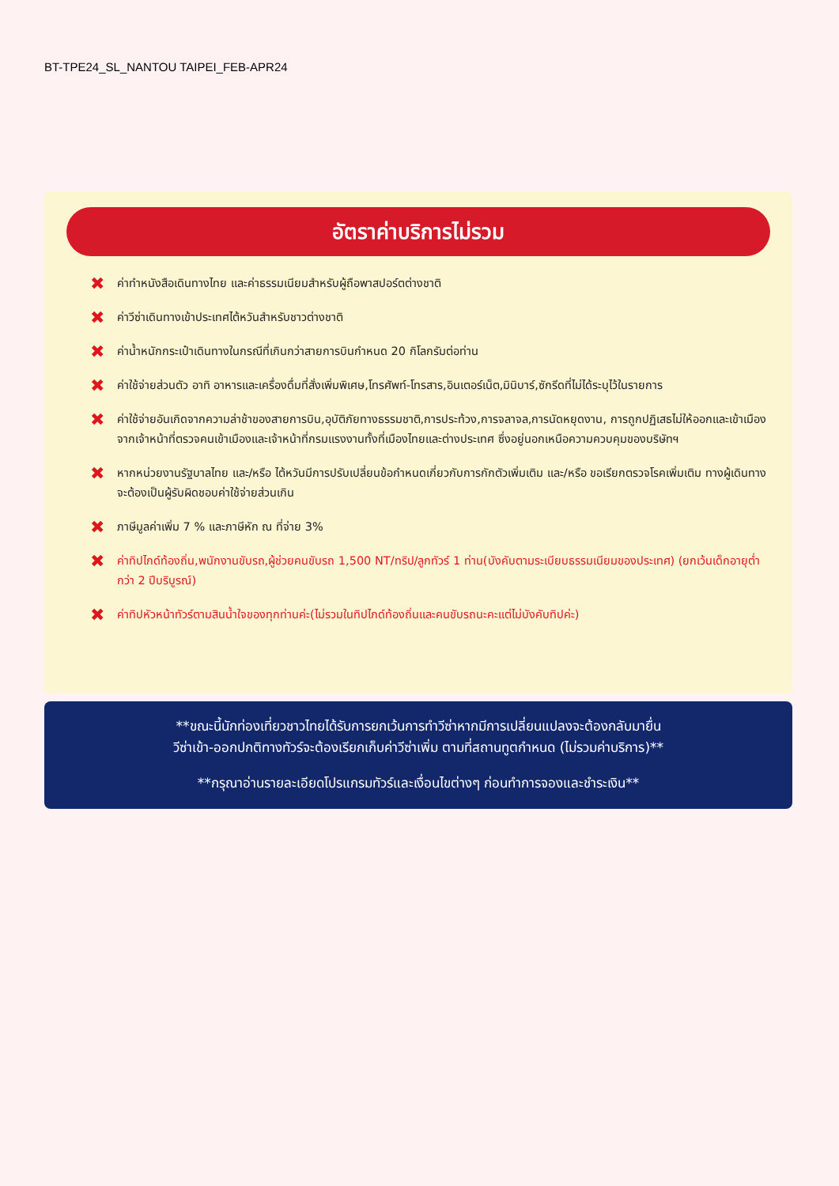BT-TPE24_SL_NANTOU TAIPEI_FEB-APR24
อัตราค่าบริการไม่รวม
✖ ค่าทำหนังสือเดินทางไทย และค่าธรรมเนียมสำหรับผู้ถือพาสปอร์ตต่างชาติ
✖ ค่าวีซ่าเดินทางเข้าประเทศไต้หวันสำหรับชาวต่างชาติ
✖ ค่าน้ำหนักกระเป๋าเดินทางในกรณีที่เกินกว่าสายการบินกำหนด 20 กิโลกรัมต่อท่าน
✖ ค่าใช้จ่ายส่วนตัว อาทิ อาหารและเครื่องดื่มที่สั่งเพิ่มพิเศษ,โทรศัพท์-โทรสาร,อินเตอร์เน็ต,มินิบาร์,ซักรีดที่ไม่ได้ระบุไว้ในรายการ
✖ ค่าใช้จ่ายอันเกิดจากความล่าช้าของสายการบิน,อุบัติภัยทางธรรมชาติ,การประท้วง,การจลาจล,การนัดหยุดงาน, การถูกปฏิเสธไม่ให้ออกและเข้าเมืองจากเจ้าหน้าที่ตรวจคนเข้าเมืองและเจ้าหน้าที่กรมแรงงานทั้งที่เมืองไทยและต่างประเทศ ซึ่งอยู่นอกเหนือความควบคุมของบริษัทฯ
✖ หากหน่วยงานรัฐบาลไทย และ/หรือ ไต้หวันมีการปรับเปลี่ยนข้อกำหนดเกี่ยวกับการกักตัวเพิ่มเติม และ/หรือ ขอเรียกตรวจโรคเพิ่มเติม ทางผู้เดินทางจะต้องเป็นผู้รับผิดชอบค่าใช้จ่ายส่วนเกิน
✖ ภาษีมูลค่าเพิ่ม 7 % และภาษีหัก ณ ที่จ่าย 3%
✖ ค่าทิปไกด์ท้องถิ่น,พนักงานขับรถ,ผู้ช่วยคนขับรถ 1,500 NT/ทริป/ลูกทัวร์ 1 ท่าน(บังคับตามระเบียบธรรมเนียมของประเทศ) (ยกเว้นเด็กอายุต่ำกว่า 2 ปีบริบูรณ์)
✖ ค่าทิปหัวหน้าทัวร์ตามสินน้ำใจของทุกท่านค่ะ(ไม่รวมในทิปไกด์ท้องถิ่นและคนขับรถนะคะแต่ไม่บังคับทิปค่ะ)
**ขณะนี้นักท่องเที่ยวชาวไทยได้รับการยกเว้นการทำวีซ่าหากมีการเปลี่ยนแปลงจะต้องกลับมายื่น
วีซ่าเข้า-ออกปกติทางทัวร์จะต้องเรียกเก็บค่าวีซ่าเพิ่ม ตามที่สถานทูตกำหนด (ไม่รวมค่าบริการ)**
**กรุณาอ่านรายละเอียดโปรแกรมทัวร์และเงื่อนไขต่างๆ ก่อนทำการจองและชำระเงิน**